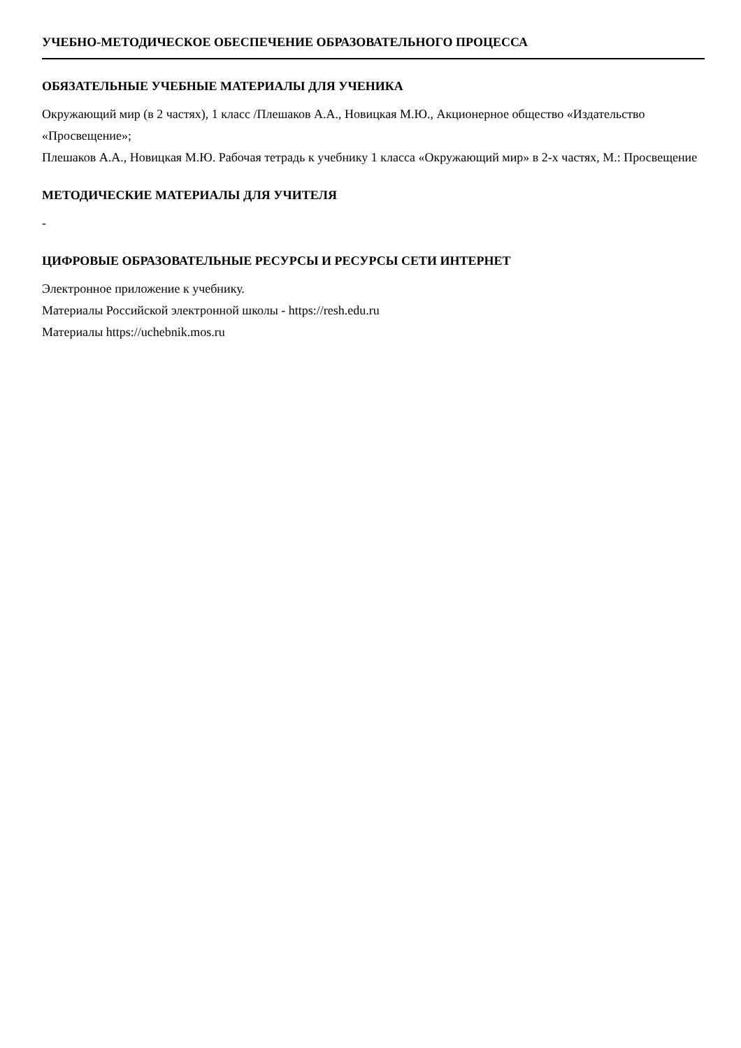УЧЕБНО-МЕТОДИЧЕСКОЕ ОБЕСПЕЧЕНИЕ ОБРАЗОВАТЕЛЬНОГО ПРОЦЕССА
ОБЯЗАТЕЛЬНЫЕ УЧЕБНЫЕ МАТЕРИАЛЫ ДЛЯ УЧЕНИКА
Окружающий мир (в 2 частях), 1 класс /Плешаков А.А., Новицкая М.Ю., Акционерное общество «Издательство «Просвещение»;
Плешаков А.А., Новицкая М.Ю. Рабочая тетрадь к учебнику 1 класса «Окружающий мир» в 2-х частях, М.: Просвещение
МЕТОДИЧЕСКИЕ МАТЕРИАЛЫ ДЛЯ УЧИТЕЛЯ
-
ЦИФРОВЫЕ ОБРАЗОВАТЕЛЬНЫЕ РЕСУРСЫ И РЕСУРСЫ СЕТИ ИНТЕРНЕТ
Электронное приложение к учебнику.
Материалы Российской электронной школы - https://resh.edu.ru
Материалы https://uchebnik.mos.ru